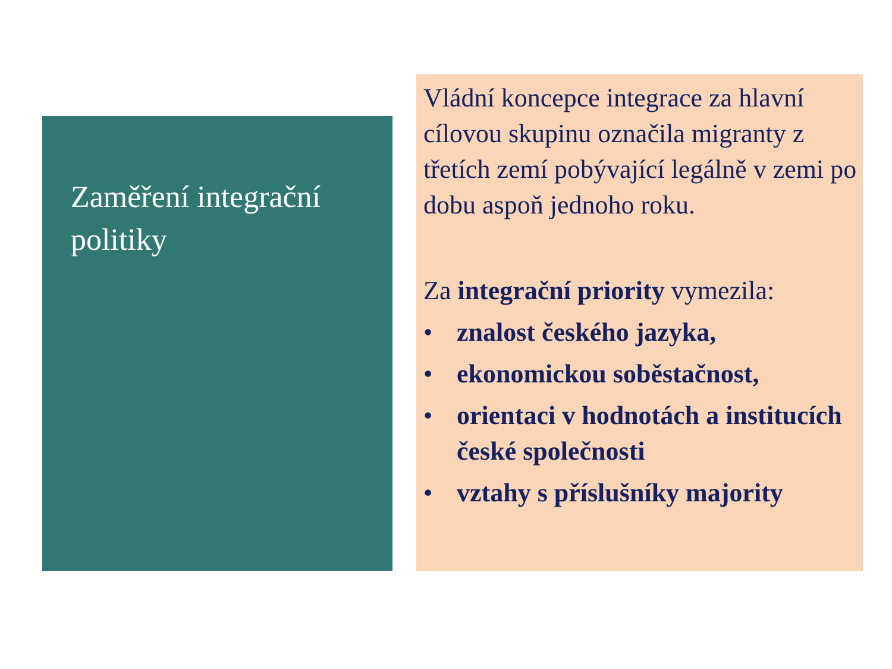Zaměření integrační politiky
Vládní koncepce integrace za hlavní cílovou skupinu označila migranty z třetích zemí pobývající legálně v zemi po dobu aspoň jednoho roku.
Za integrační priority vymezila:
• znalost českého jazyka,
• ekonomickou soběstačnost,
• orientaci v hodnotách a institucích české společnosti
• vztahy s příslušníky majority